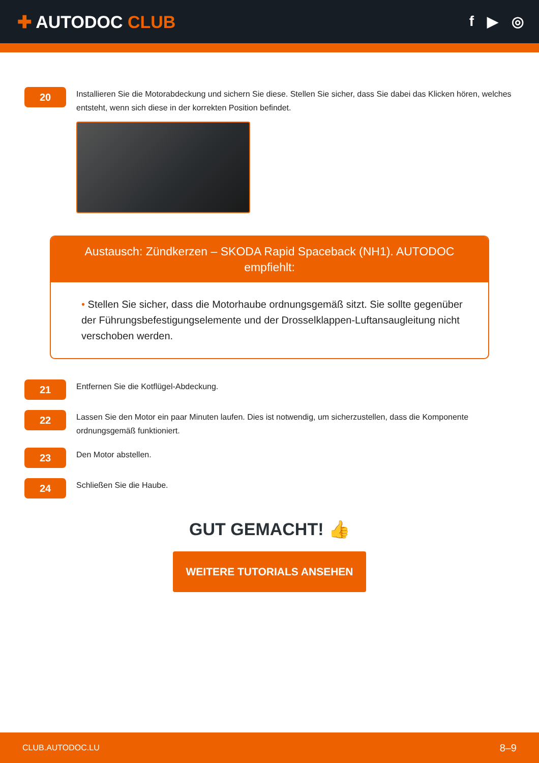✚ AUTODOC CLUB
f ▶ ◎
20
Installieren Sie die Motorabdeckung und sichern Sie diese. Stellen Sie sicher, dass Sie dabei das Klicken hören, welches entsteht, wenn sich diese in der korrekten Position befindet.
Austausch: Zündkerzen – SKODA Rapid Spaceback (NH1). AUTODOC empfiehlt:
• Stellen Sie sicher, dass die Motorhaube ordnungsgemäß sitzt. Sie sollte gegenüber der Führungsbefestigungselemente und der Drosselklappen-Luftansaugleitung nicht verschoben werden.
21
Entfernen Sie die Kotflügel-Abdeckung.
22
Lassen Sie den Motor ein paar Minuten laufen. Dies ist notwendig, um sicherzustellen, dass die Komponente ordnungsgemäß funktioniert.
23
Den Motor abstellen.
24
Schließen Sie die Haube.
GUT GEMACHT! 👍
WEITERE TUTORIALS ANSEHEN
CLUB.AUTODOC.LU 8–9